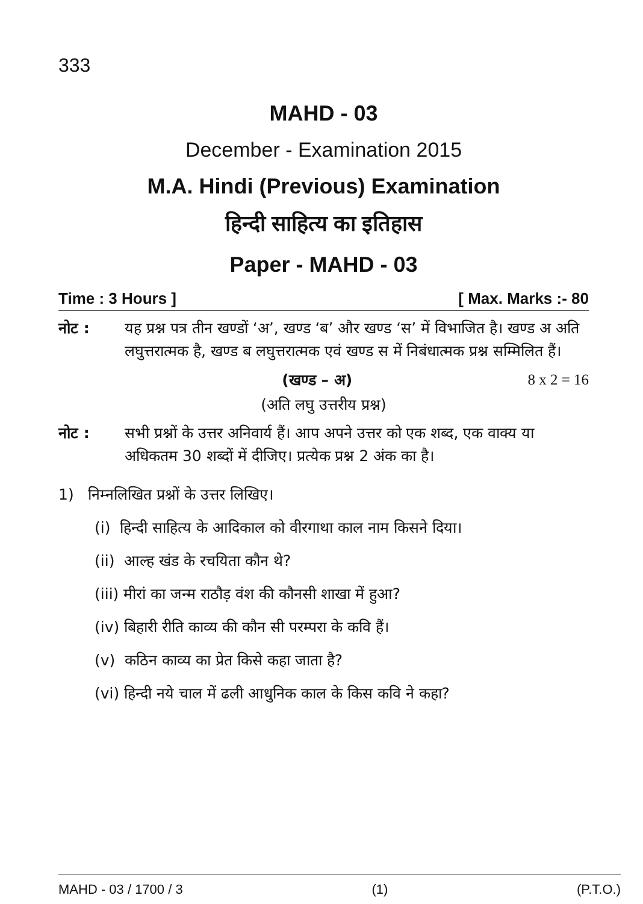333
MAHD - 03
December - Examination 2015
M.A. Hindi (Previous) Examination
हिन्दी साहित्य का इतिहास
Paper - MAHD - 03
Time : 3 Hours ] [ Max. Marks :- 80
नोट : यह प्रश्न पत्र तीन खण्डों ‘अ’, खण्ड ‘ब’ और खण्ड ‘स’ में विभाजित है। खण्ड अ अति लघुत्तरात्मक है, खण्ड ब लघुत्तरात्मक एवं खण्ड स में निबंधात्मक प्रश्न सम्मिलित हैं।
(खण्ड – अ) 8 x 2 = 16
(अति लघु उत्तरीय प्रश्न)
नोट : सभी प्रश्नों के उत्तर अनिवार्य हैं। आप अपने उत्तर को एक शब्द, एक वाक्य या अधिकतम 30 शब्दों में दीजिए। प्रत्येक प्रश्न 2 अंक का है।
1) निम्नलिखित प्रश्नों के उत्तर लिखिए।
(i) हिन्दी साहित्य के आदिकाल को वीरगाथा काल नाम किसने दिया।
(ii) आल्ह खंड के रचयिता कौन थे?
(iii) मीरां का जन्म राठौड़ वंश की कौनसी शाखा में हुआ?
(iv) बिहारी रीति काव्य की कौन सी परम्परा के कवि हैं।
(v) कठिन काव्य का प्रेत किसे कहा जाता है?
(vi) हिन्दी नये चाल में ढली आधुनिक काल के किस कवि ने कहा?
MAHD - 03 / 1700 / 3 (1) (P.T.O.)